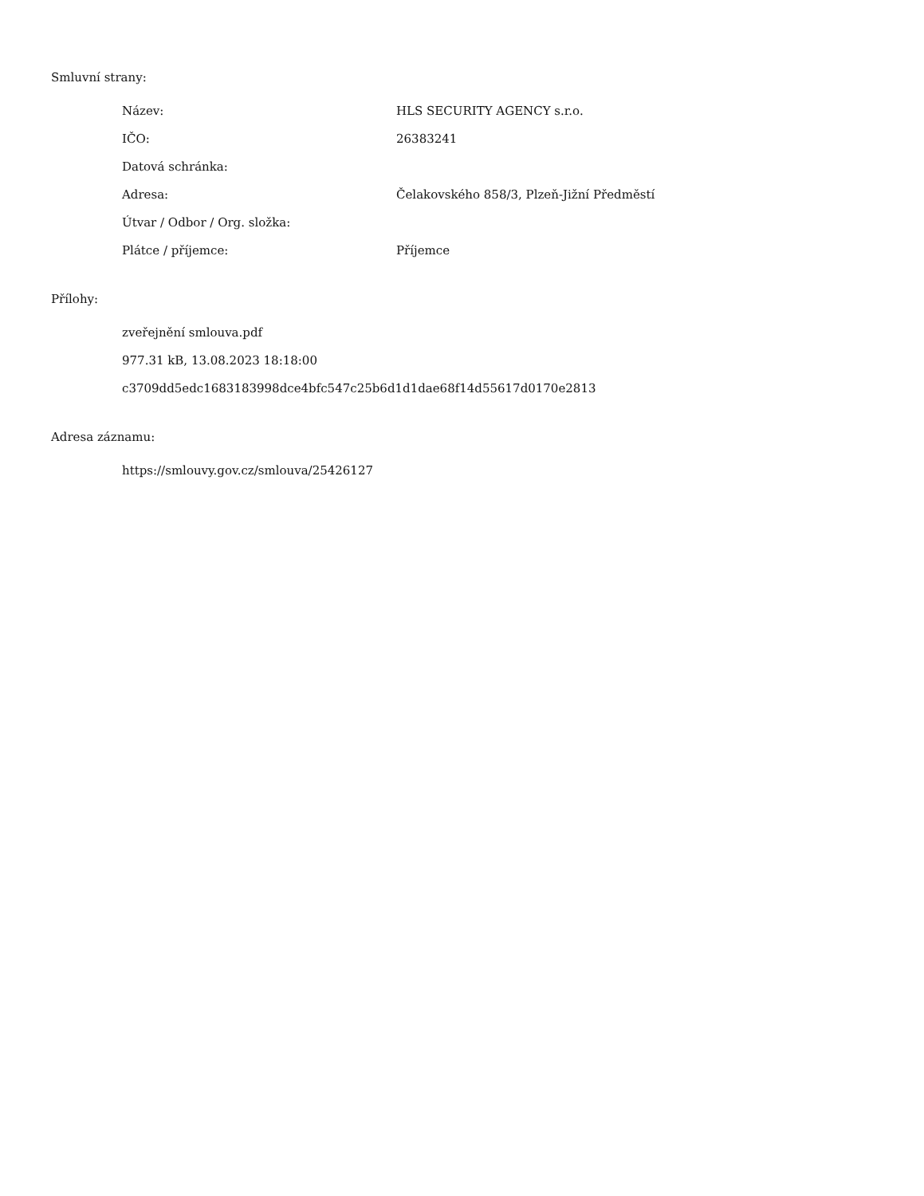Smluvní strany:
| Název: | HLS SECURITY AGENCY s.r.o. |
| IČO: | 26383241 |
| Datová schránka: | |
| Adresa: | Čelakovského 858/3, Plzeň-Jižní Předměstí |
| Útvar / Odbor / Org. složka: | |
| Plátce / příjemce: | Příjemce |
Přílohy:
zveřejnění smlouva.pdf
977.31 kB, 13.08.2023 18:18:00
c3709dd5edc1683183998dce4bfc547c25b6d1d1dae68f14d55617d0170e2813
Adresa záznamu:
https://smlouvy.gov.cz/smlouva/25426127